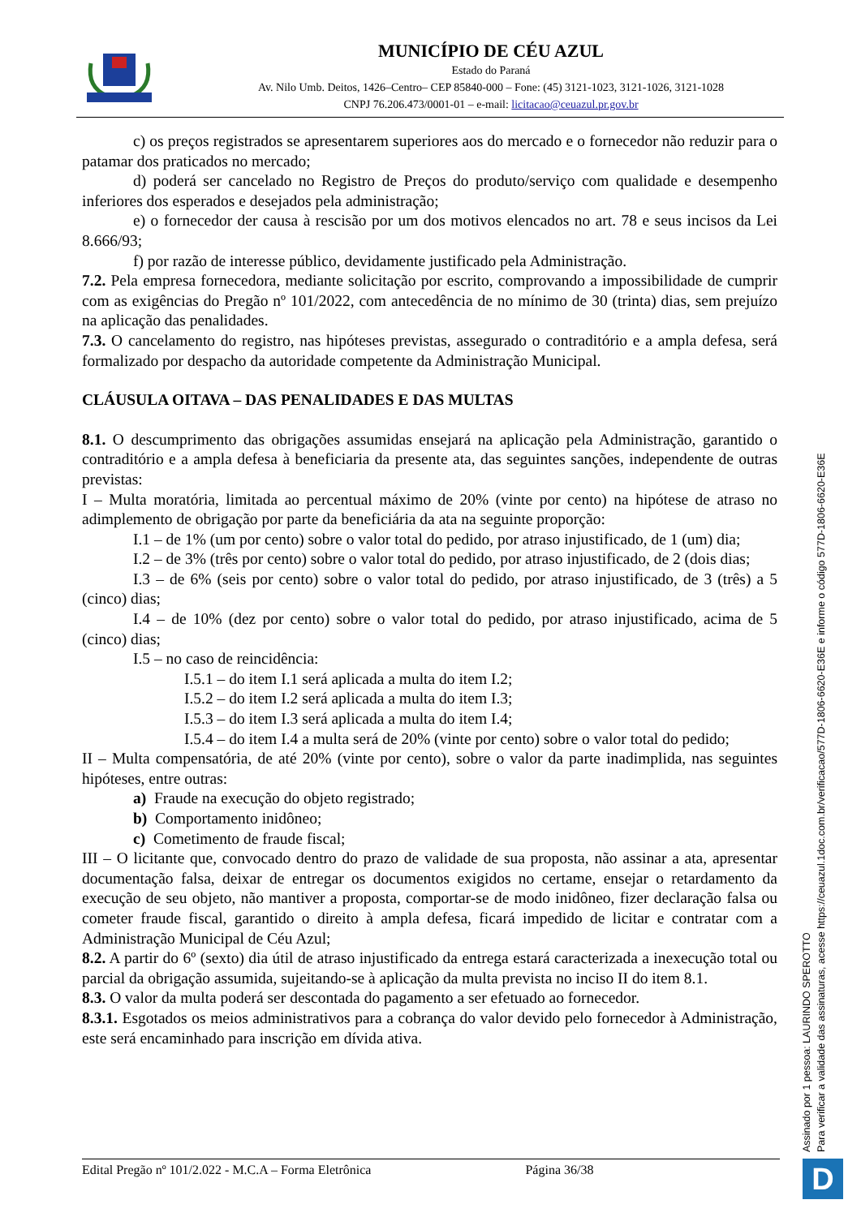MUNICÍPIO DE CÉU AZUL
Estado do Paraná
Av. Nilo Umb. Deitos, 1426–Centro– CEP 85840-000 – Fone: (45) 3121-1023, 3121-1026, 3121-1028
CNPJ 76.206.473/0001-01 – e-mail: licitacao@ceuazul.pr.gov.br
c) os preços registrados se apresentarem superiores aos do mercado e o fornecedor não reduzir para o patamar dos praticados no mercado;
d) poderá ser cancelado no Registro de Preços do produto/serviço com qualidade e desempenho inferiores dos esperados e desejados pela administração;
e) o fornecedor der causa à rescisão por um dos motivos elencados no art. 78 e seus incisos da Lei 8.666/93;
f) por razão de interesse público, devidamente justificado pela Administração.
7.2. Pela empresa fornecedora, mediante solicitação por escrito, comprovando a impossibilidade de cumprir com as exigências do Pregão nº 101/2022, com antecedência de no mínimo de 30 (trinta) dias, sem prejuízo na aplicação das penalidades.
7.3. O cancelamento do registro, nas hipóteses previstas, assegurado o contraditório e a ampla defesa, será formalizado por despacho da autoridade competente da Administração Municipal.
CLÁUSULA OITAVA – DAS PENALIDADES E DAS MULTAS
8.1. O descumprimento das obrigações assumidas ensejará na aplicação pela Administração, garantido o contraditório e a ampla defesa à beneficiaria da presente ata, das seguintes sanções, independente de outras previstas:
I – Multa moratória, limitada ao percentual máximo de 20% (vinte por cento) na hipótese de atraso no adimplemento de obrigação por parte da beneficiária da ata na seguinte proporção:
I.1 – de 1% (um por cento) sobre o valor total do pedido, por atraso injustificado, de 1 (um) dia;
I.2 – de 3% (três por cento) sobre o valor total do pedido, por atraso injustificado, de 2 (dois dias;
I.3 – de 6% (seis por cento) sobre o valor total do pedido, por atraso injustificado, de 3 (três) a 5 (cinco) dias;
I.4 – de 10% (dez por cento) sobre o valor total do pedido, por atraso injustificado, acima de 5 (cinco) dias;
I.5 – no caso de reincidência:
I.5.1 – do item I.1 será aplicada a multa do item I.2;
I.5.2 – do item I.2 será aplicada a multa do item I.3;
I.5.3 – do item I.3 será aplicada a multa do item I.4;
I.5.4 – do item I.4 a multa será de 20% (vinte por cento) sobre o valor total do pedido;
II – Multa compensatória, de até 20% (vinte por cento), sobre o valor da parte inadimplida, nas seguintes hipóteses, entre outras:
a) Fraude na execução do objeto registrado;
b) Comportamento inidôneo;
c) Cometimento de fraude fiscal;
III – O licitante que, convocado dentro do prazo de validade de sua proposta, não assinar a ata, apresentar documentação falsa, deixar de entregar os documentos exigidos no certame, ensejar o retardamento da execução de seu objeto, não mantiver a proposta, comportar-se de modo inidôneo, fizer declaração falsa ou cometer fraude fiscal, garantido o direito à ampla defesa, ficará impedido de licitar e contratar com a Administração Municipal de Céu Azul;
8.2. A partir do 6º (sexto) dia útil de atraso injustificado da entrega estará caracterizada a inexecução total ou parcial da obrigação assumida, sujeitando-se à aplicação da multa prevista no inciso II do item 8.1.
8.3. O valor da multa poderá ser descontada do pagamento a ser efetuado ao fornecedor.
8.3.1. Esgotados os meios administrativos para a cobrança do valor devido pelo fornecedor à Administração, este será encaminhado para inscrição em dívida ativa.
Edital Pregão nº 101/2.022 - M.C.A – Forma Eletrônica Página 36/38
Assinado por 1 pessoa: LAURINDO SPEROTTO
Para verificar a validade das assinaturas, acesse https://ceuazul.1doc.com.br/verificacao/577D-1806-6620-E36E e informe o código 577D-1806-6620-E36E
D